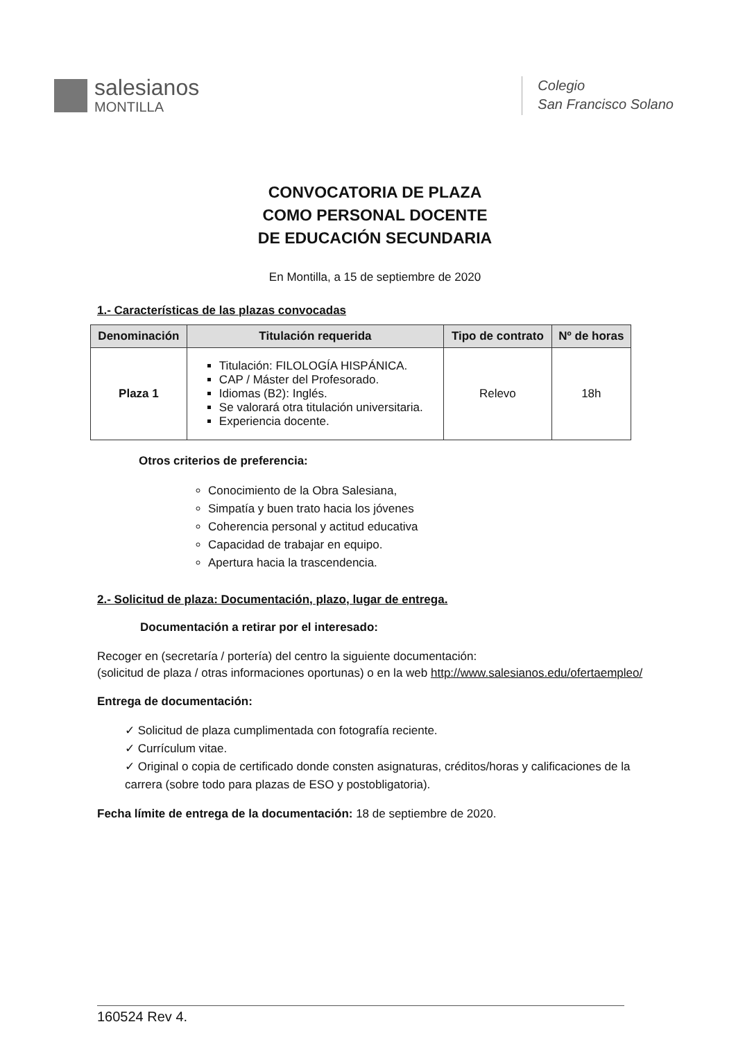salesianos
MONTILLA
Colegio
San Francisco Solano
CONVOCATORIA DE PLAZA
COMO PERSONAL DOCENTE
DE EDUCACIÓN SECUNDARIA
En Montilla, a 15 de septiembre de 2020
1.- Características de las plazas convocadas
| Denominación | Titulación requerida | Tipo de contrato | Nº de horas |
| --- | --- | --- | --- |
| Plaza 1 | Titulación: FILOLOGÍA HISPÁNICA. CAP / Máster del Profesorado. Idiomas (B2): Inglés. Se valorará otra titulación universitaria. Experiencia docente. | Relevo | 18h |
Otros criterios de preferencia:
Conocimiento de la Obra Salesiana,
Simpatía y buen trato hacia los jóvenes
Coherencia personal y actitud educativa
Capacidad de trabajar en equipo.
Apertura hacia la trascendencia.
2.- Solicitud de plaza: Documentación, plazo, lugar de entrega.
Documentación a retirar por el interesado:
Recoger en (secretaría / portería) del centro la siguiente documentación:
(solicitud de plaza / otras informaciones oportunas) o en la web http://www.salesianos.edu/ofertaempleo/
Entrega de documentación:
✓ Solicitud de plaza cumplimentada con fotografía reciente.
✓ Currículum vitae.
✓ Original o copia de certificado donde consten asignaturas, créditos/horas y calificaciones de la carrera (sobre todo para plazas de ESO y postobligatoria).
Fecha límite de entrega de la documentación: 18 de septiembre de 2020.
160524 Rev 4.